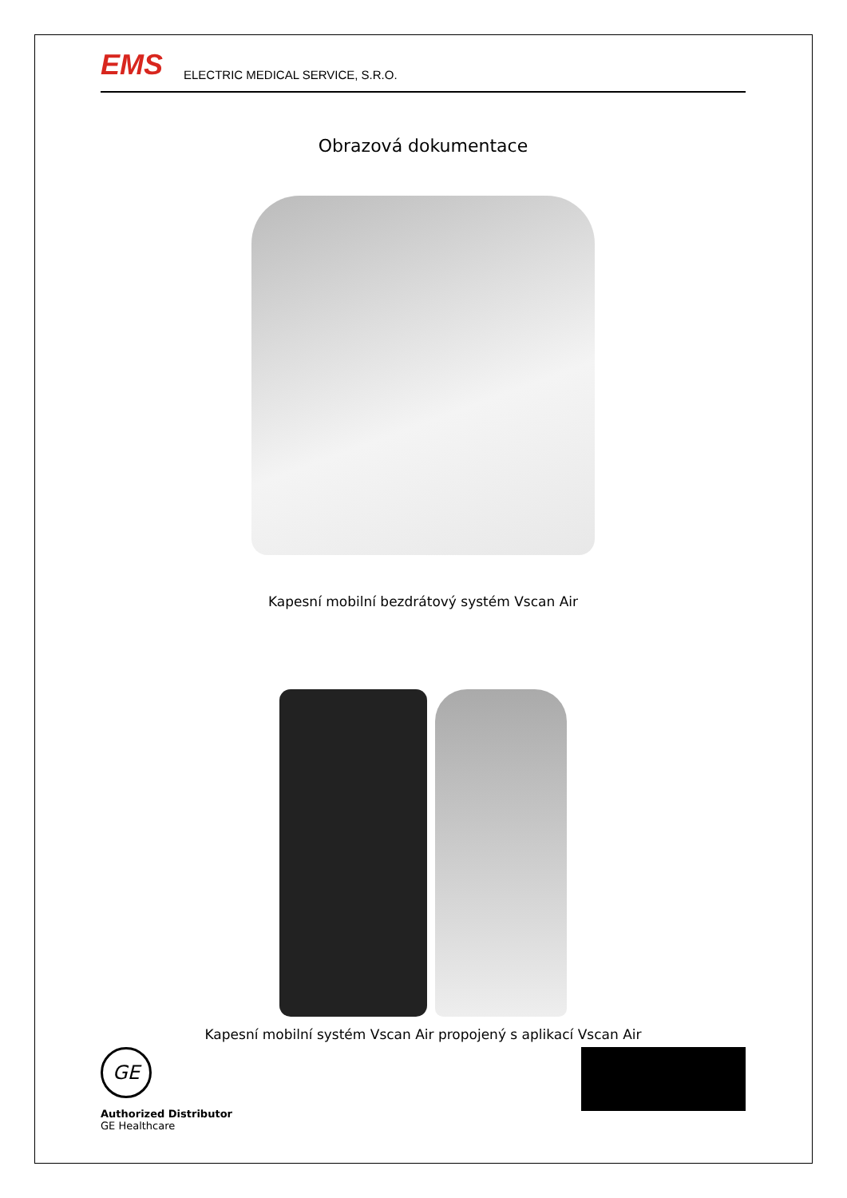EMS
ELECTRIC MEDICAL SERVICE, S.R.O.
Obrazová dokumentace
Kapesní mobilní bezdrátový systém Vscan Air
Kapesní mobilní systém Vscan Air propojený s aplikací Vscan Air
GE
Authorized Distributor
GE Healthcare